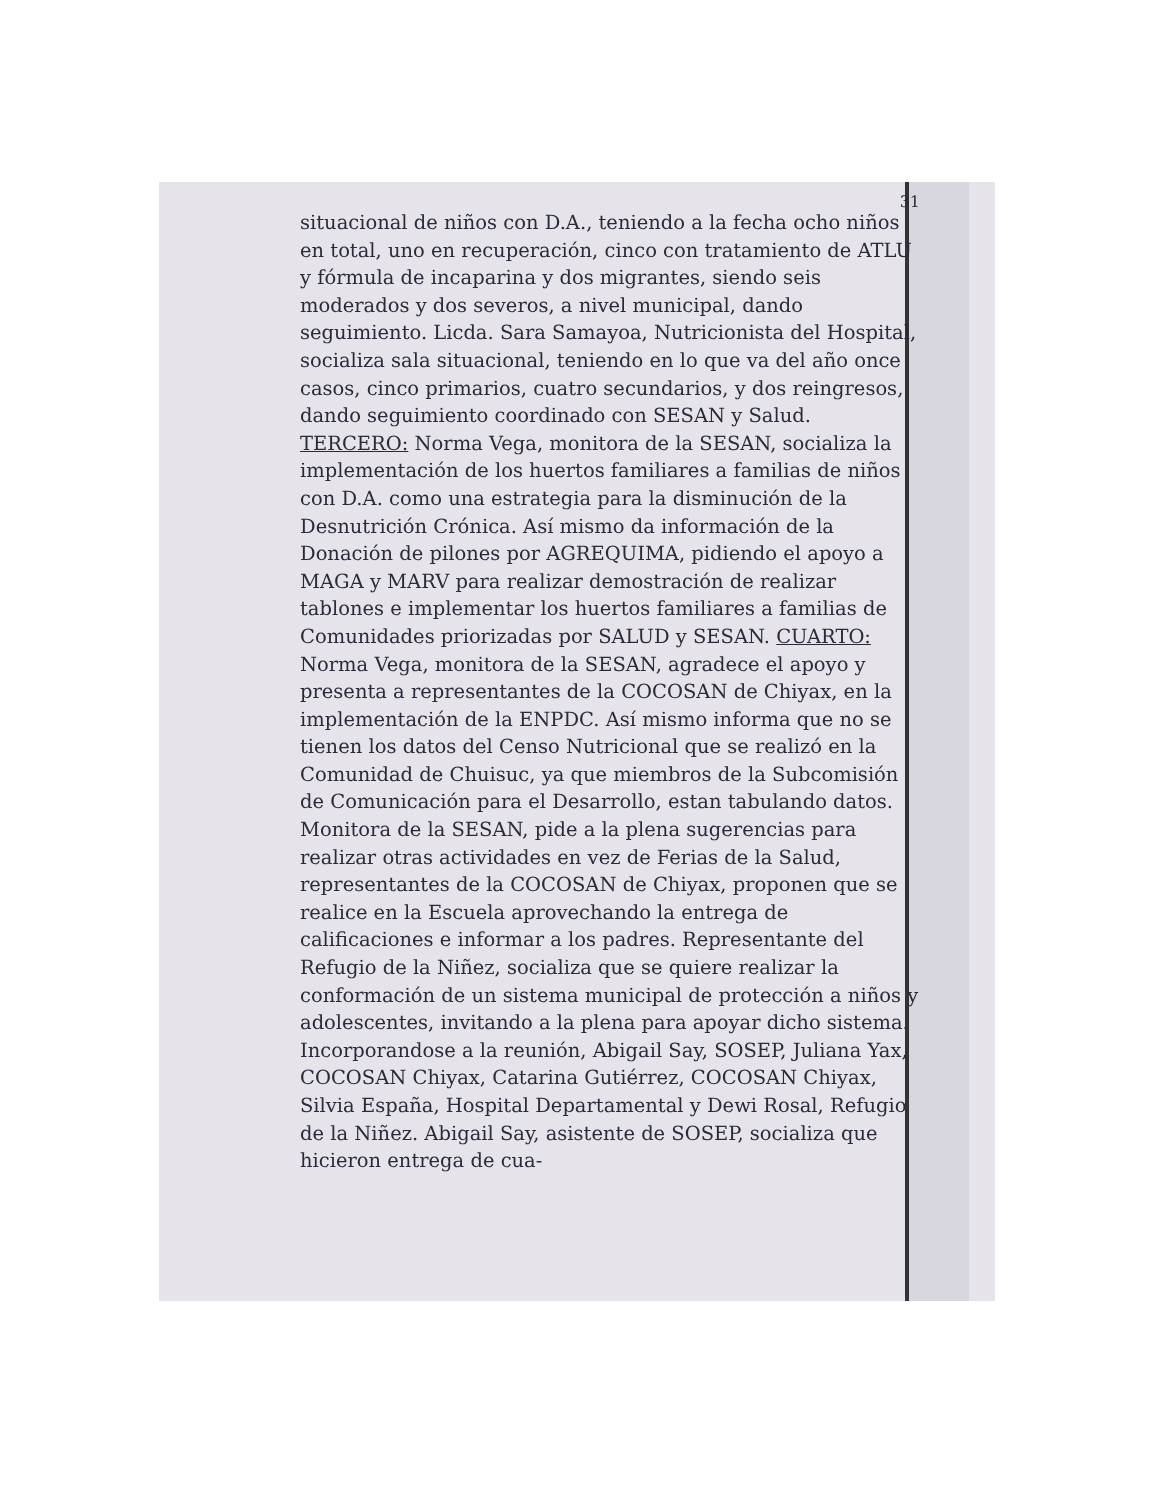31
situacional de niños con D.A., teniendo a la fecha ocho niños en total, uno en recuperación, cinco con tratamiento de ATLU y fórmula de incaparina y dos migrantes, siendo seis moderados y dos severos, a nivel municipal, dando seguimiento. Licda. Sara Samayoa, Nutricionista del Hospital, socializa sala situacional, teniendo en lo que va del año once casos, cinco primarios, cuatro secundarios, y dos reingresos, dando seguimiento coordinado con SESAN y Salud. TERCERO: Norma Vega, monitora de la SESAN, socializa la implementación de los huertos familiares a familias de niños con D.A. como una estrategia para la disminución de la Desnutrición Crónica. Así mismo da información de la Donación de pilones por AGREQUIMA, pidiendo el apoyo a MAGA y MARV para realizar demostración de realizar tablones e implementar los huertos familiares a familias de Comunidades priorizadas por SALUD y SESAN. CUARTO: Norma Vega, monitora de la SESAN, agradece el apoyo y presenta a representantes de la COCOSAN de Chiyax, en la implementación de la ENPDC. Así mismo informa que no se tienen los datos del Censo Nutricional que se realizó en la Comunidad de Chuisuc, ya que miembros de la Subcomisión de Comunicación para el Desarrollo, estan tabulando datos. Monitora de la SESAN, pide a la plena sugerencias para realizar otras actividades en vez de Ferias de la Salud, representantes de la COCOSAN de Chiyax, proponen que se realice en la Escuela aprovechando la entrega de calificaciones e informar a los padres. Representante del Refugio de la Niñez, socializa que se quiere realizar la conformación de un sistema municipal de protección a niños y adolescentes, invitando a la plena para apoyar dicho sistema. Incorporandose a la reunión, Abigail Say, SOSEP, Juliana Yax, COCOSAN Chiyax, Catarina Gutiérrez, COCOSAN Chiyax, Silvia España, Hospital Departamental y Dewi Rosal, Refugio de la Niñez. Abigail Say, asistente de SOSEP, socializa que hicieron entrega de cua-